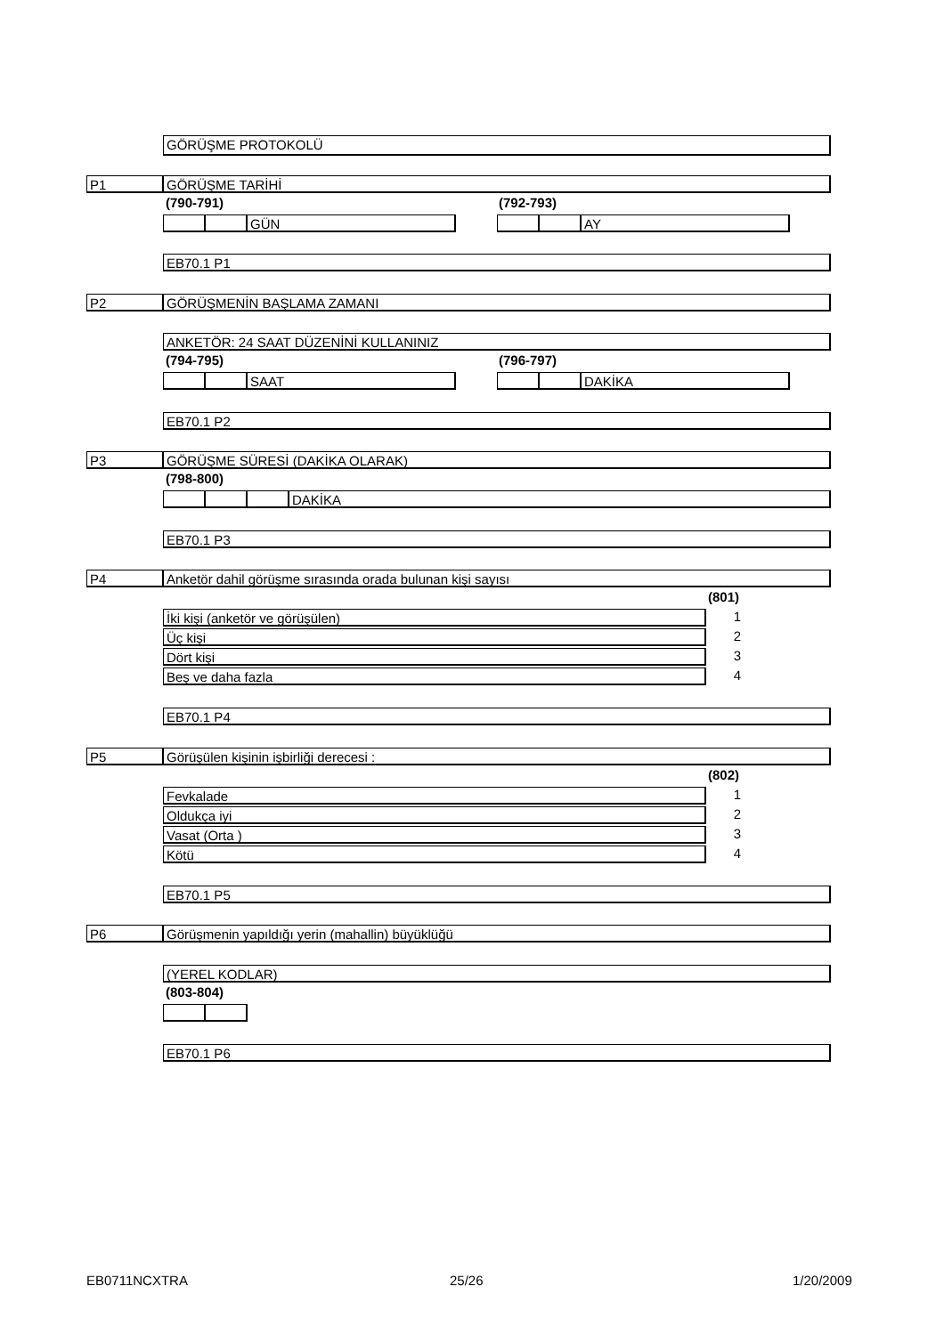GÖRÜŞME PROTOKOLÜ
P1 GÖRÜŞME TARİHİ
(790-791) (792-793)
GÜN AY
EB70.1 P1
P2 GÖRÜŞMENİN BAŞLAMA ZAMANI
ANKETÖR: 24 SAAT DÜZENİNİ KULLANINIZ
(794-795) (796-797)
SAAT DAKİKA
EB70.1 P2
P3 GÖRÜŞME SÜRESİ (DAKİKA OLARAK)
(798-800)
DAKİKA
EB70.1 P3
P4 Anketör dahil görüşme sırasında orada bulunan kişi sayısı
(801)
İki kişi (anketör ve görüşülen) 1
Üç kişi 2
Dört kişi 3
Beş ve daha fazla 4
EB70.1 P4
P5 Görüşülen kişinin işbirliği derecesi :
(802)
Fevkalade 1
Oldukça iyi 2
Vasat (Orta ) 3
Kötü 4
EB70.1 P5
P6 Görüşmenin yapıldığı yerin (mahallin) büyüklüğü
(YEREL KODLAR)
(803-804)
EB70.1 P6
EB0711NCXTRA 25/26 1/20/2009